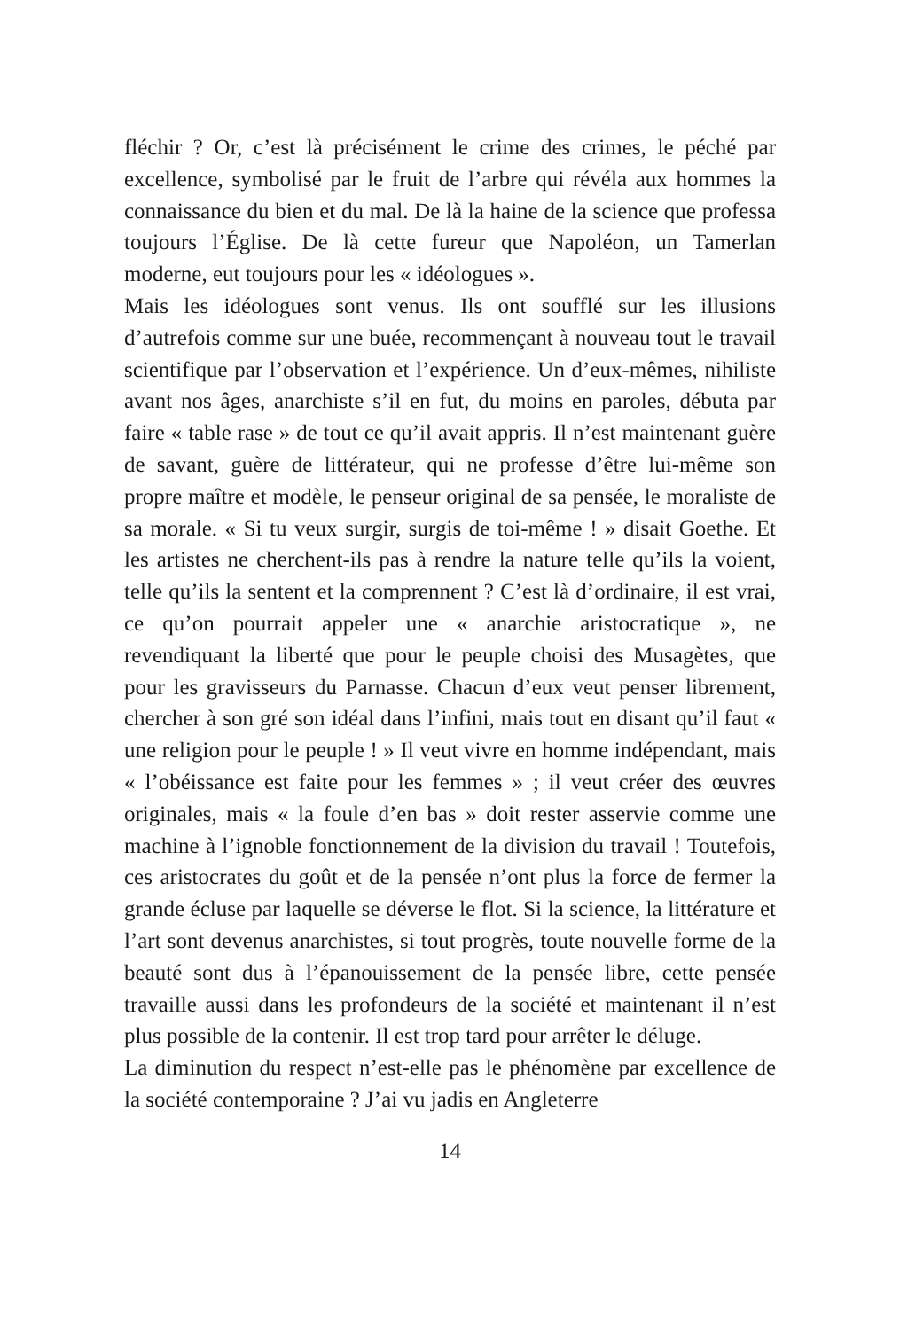fléchir ? Or, c’est là précisément le crime des crimes, le péché par excellence, symbolisé par le fruit de l’arbre qui révéla aux hommes la connaissance du bien et du mal. De là la haine de la science que professa toujours l’Église. De là cette fureur que Napoléon, un Tamerlan moderne, eut toujours pour les « idéologues ».
Mais les idéologues sont venus. Ils ont soufflé sur les illusions d’autrefois comme sur une buée, recommençant à nouveau tout le travail scientifique par l’observation et l’expérience. Un d’eux-mêmes, nihiliste avant nos âges, anarchiste s’il en fut, du moins en paroles, débuta par faire « table rase » de tout ce qu’il avait appris. Il n’est maintenant guère de savant, guère de littérateur, qui ne professe d’être lui-même son propre maître et modèle, le penseur original de sa pensée, le moraliste de sa morale. « Si tu veux surgir, surgis de toi-même ! » disait Goethe. Et les artistes ne cherchent-ils pas à rendre la nature telle qu’ils la voient, telle qu’ils la sentent et la comprennent ? C’est là d’ordinaire, il est vrai, ce qu’on pourrait appeler une « anarchie aristocratique », ne revendiquant la liberté que pour le peuple choisi des Musagètes, que pour les gravisseurs du Parnasse. Chacun d’eux veut penser librement, chercher à son gré son idéal dans l’infini, mais tout en disant qu’il faut « une religion pour le peuple ! » Il veut vivre en homme indépendant, mais « l’obéissance est faite pour les femmes » ; il veut créer des œuvres originales, mais « la foule d’en bas » doit rester asservie comme une machine à l’ignoble fonctionnement de la division du travail ! Toutefois, ces aristocrates du goût et de la pensée n’ont plus la force de fermer la grande écluse par laquelle se déverse le flot. Si la science, la littérature et l’art sont devenus anarchistes, si tout progrès, toute nouvelle forme de la beauté sont dus à l’épanouissement de la pensée libre, cette pensée travaille aussi dans les profondeurs de la société et maintenant il n’est plus possible de la contenir. Il est trop tard pour arrêter le déluge.
La diminution du respect n’est-elle pas le phénomène par excellence de la société contemporaine ? J’ai vu jadis en Angleterre
14